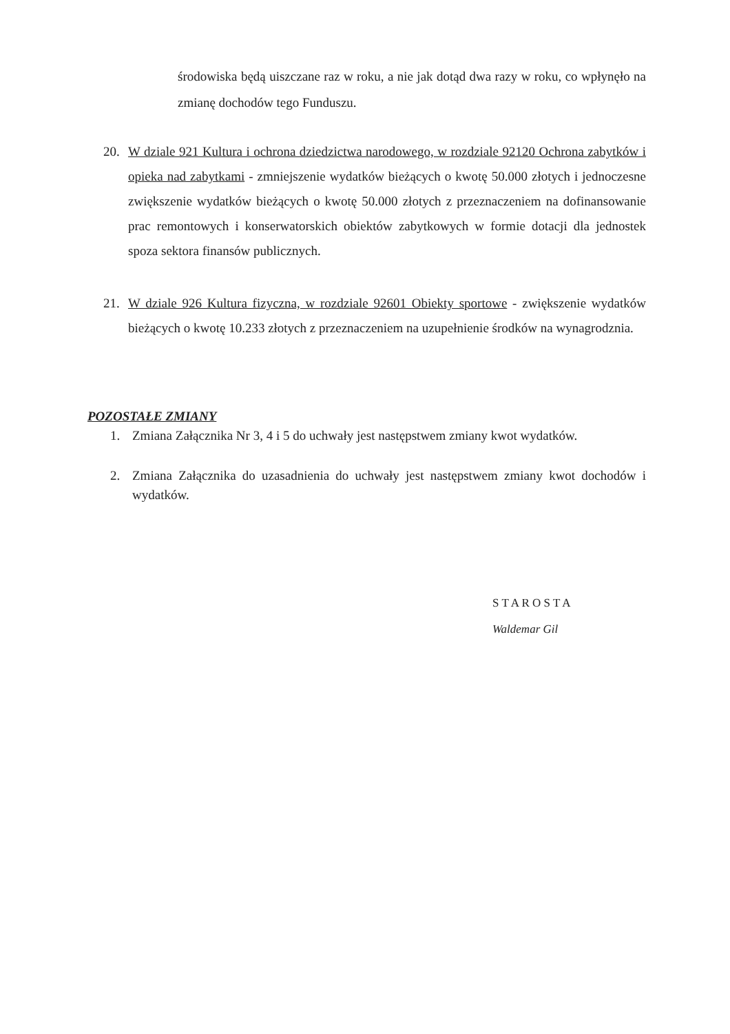środowiska będą uiszczane raz w roku, a nie jak dotąd dwa razy w roku, co wpłynęło na zmianę dochodów tego Funduszu.
20. W dziale 921 Kultura i ochrona dziedzictwa narodowego, w rozdziale 92120 Ochrona zabytków i opieka nad zabytkami - zmniejszenie wydatków bieżących o kwotę 50.000 złotych i jednoczesne zwiększenie wydatków bieżących o kwotę 50.000 złotych z przeznaczeniem na dofinansowanie prac remontowych i konserwatorskich obiektów zabytkowych w formie dotacji dla jednostek spoza sektora finansów publicznych.
21. W dziale 926 Kultura fizyczna, w rozdziale 92601 Obiekty sportowe - zwiększenie wydatków bieżących o kwotę 10.233 złotych z przeznaczeniem na uzupełnienie środków na wynagrodznia.
POZOSTAŁE ZMIANY
1. Zmiana Załącznika Nr 3, 4 i 5 do uchwały jest następstwem zmiany kwot wydatków.
2. Zmiana Załącznika do uzasadnienia do uchwały jest następstwem zmiany kwot dochodów i wydatków.
S T A R O S T A
Waldemar Gil